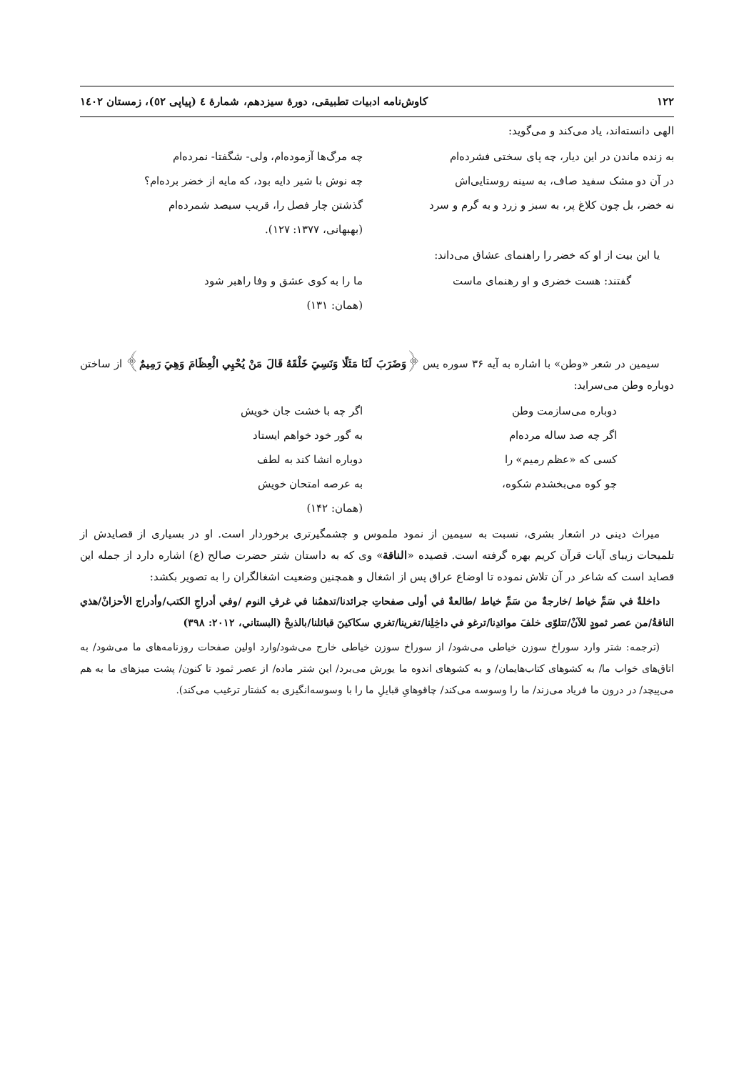۱۲۲ کاوش‌نامه ادبیات تطبیقی، دورهٔ سیزدهم، شمارهٔ ٤ (پیاپی ٥٢)، زمستان ١٤٠٢
الهی دانسته‌اند، یاد می‌کند و می‌گوید:
به زنده ماندن در این دیار، چه پای سختی فشرده‌ام
چه مرگ‌ها آزموده‌ام، ولی- شگفتا- نمرده‌ام
در آن دو مشک سفید صاف، به سینه روستایی‌اش
چه نوش با شیر دایه بود، که مایه از خضر برده‌ام؟
نه خضر، بل چون کلاغ پر، به سبز و زرد و به گرم و سرد
گذشتن چار فصل را، قریب سیصد شمرده‌ام
(بهبهانی، ۱۳۷۷: ۱۲۷).
یا این بیت از او که خضر را راهنمای عشاق می‌داند:
گفتند: هست خضری و او رهنمای ماست
ما را به کوی عشق و وفا راهبر شود
(همان: ۱۳۱)
سیمین در شعر «وطن» با اشاره به آیه ۳۶ سوره یس ﴿وَضَرَبَ لَنَا مَثَلًا وَنَسِيَ خَلْقَهُ قَالَ مَنْ يُحْيِي الْعِظَامَ وَهِيَ رَمِيمٌ﴾ از ساختن دوباره وطن می‌سراید:
دوباره می‌سازمت وطن
اگر چه با خشت جان خویش
اگر چه صد ساله مرده‌ام
به گور خود خواهم ایستاد
کسی که «عظم رمیم» را
دوباره انشا کند به لطف
چو کوه می‌بخشدم شکوه،
به عرصه امتحان خویش
(همان: ۱۴۲)
میراث دینی در اشعار بشری، نسبت به سیمین از نمود ملموس و چشمگیرتری برخوردار است. او در بسیاری از قصایدش از تلمیحات زیبای آیات قرآن کریم بهره گرفته است. قصیده «الناقة» وی که به داستان شتر حضرت صالح (ع) اشاره دارد از جمله این قصاید است که شاعر در آن تلاش نموده تا اوضاع عراق پس از اشغال و همچنین وضعیت اشغالگران را به تصویر بکشد:
داخلةٌ في سَمِّ خياط /خارجةٌ من سَمِّ خياط /طالعةٌ في أولى صفحاتِ جرائدنا/تدهمُنا في غرفِ النوم /وفي أدراجِ الكتب/وأدراج الأحزانْ/هذي الناقةُ/من عصر ثمودٍ للآنْ/تتلوّى خلفَ موائدِنا/ترغو في داخِلِنا/تغرينا/تغري سكاكينَ قبائلنا/بالذبحْ (البستاني، ٢٠١٢: ٣٩٨)
(ترجمه: شتر وارد سوراخ سوزن خیاطی می‌شود/ از سوراخ سوزن خیاطی خارج می‌شود/وارد اولین صفحات روزنامه‌های ما می‌شود/ به اتاق‌های خواب ما/ به کشوهای کتاب‌هایمان/ و به کشوهای اندوه ما یورش می‌برد/ این شتر ماده/ از عصر ثمود تا کنون/ پشت میزهای ما به هم می‌پیچد/ در درون ما فریاد می‌زند/ ما را وسوسه می‌کند/ چاقوهایِ قبایلِ ما را با وسوسه‌انگیزی به کشتار ترغیب می‌کند).